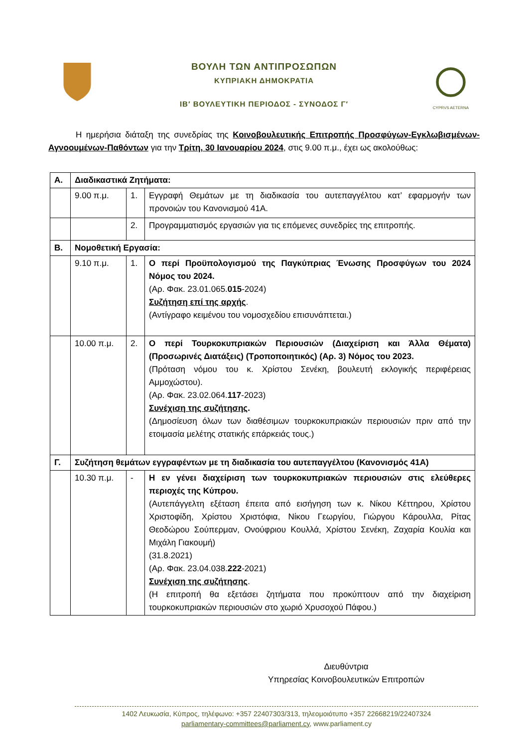ΒΟΥΛΗ ΤΩΝ ΑΝΤΙΠΡΟΣΩΠΩΝ
ΚΥΠΡΙΑΚΗ ΔΗΜΟΚΡΑΤΙΑ
ΙΒ′ ΒΟΥΛΕΥΤΙΚΗ ΠΕΡΙΟΔΟΣ - ΣΥΝΟΔΟΣ Γ′
CYPRVS AETERNA
Η ημερήσια διάταξη της συνεδρίας της Κοινοβουλευτικής Επιτροπής Προσφύγων-Εγκλωβισμένων-Αγνοουμένων-Παθόντων για την Τρίτη, 30 Ιανουαρίου 2024, στις 9.00 π.μ., έχει ως ακολούθως:
| Α. | Διαδικαστικά Ζητήματα: | | |
| | 9.00 π.μ. | 1. | Εγγραφή Θεμάτων με τη διαδικασία του αυτεπαγγέλτου κατ’ εφαρμογήν των προνοιών του Κανονισμού 41Α. |
| | | 2. | Προγραμματισμός εργασιών για τις επόμενες συνεδρίες της επιτροπής. |
| Β. | Νομοθετική Εργασία: | | |
| | 9.10 π.μ. | 1. | Ο περί Προϋπολογισμού της Παγκύπριας Ένωσης Προσφύγων του 2024 Νόμος του 2024. (Αρ. Φακ. 23.01.065. 015 -2024) Συζήτηση επί της αρχής . (Αντίγραφο κειμένου του νομοσχεδίου επισυνάπτεται.) |
| | 10.00 π.μ. | 2. | Ο περί Τουρκοκυπριακών Περιουσιών (Διαχείριση και Άλλα Θέματα) (Προσωρινές Διατάξεις) (Τροποποιητικός) (Αρ. 3) Νόμος του 2023. (Πρόταση νόμου του κ. Χρίστου Σενέκη, βουλευτή εκλογικής περιφέρειας Αμμοχώστου). (Αρ. Φακ. 23.02.064. 117 -2023) Συνέχιση της συζήτησης . (Δημοσίευση όλων των διαθέσιμων τουρκοκυπριακών περιουσιών πριν από την ετοιμασία μελέτης στατικής επάρκειάς τους.) |
| Γ. | Συζήτηση θεμάτων εγγραφέντων με τη διαδικασία του αυτεπαγγέλτου (Κανονισμός 41Α) | | |
| | 10.30 π.μ. | - | Η εν γένει διαχείριση των τουρκοκυπριακών περιουσιών στις ελεύθερες περιοχές της Κύπρου. (Αυτεπάγγελτη εξέταση έπειτα από εισήγηση των κ. Νίκου Κέττηρου, Χρίστου Χριστοφίδη, Χρίστου Χριστόφια, Νίκου Γεωργίου, Γιώργου Κάρουλλα, Ρίτας Θεοδώρου Σούπερμαν, Ονούφριου Κουλλά, Χρίστου Σενέκη, Ζαχαρία Κουλία και Μιχάλη Γιακουμή) (31.8.2021) (Αρ. Φακ. 23.04.038. 222 -2021) Συνέχιση της συζήτησης . (Η επιτροπή θα εξετάσει ζητήματα που προκύπτουν από την διαχείριση τουρκοκυπριακών περιουσιών στο χωριό Χρυσοχού Πάφου.) |
Διευθύντρια
Υπηρεσίας Κοινοβουλευτικών Επιτροπών
1402 Λευκωσία, Κύπρος, τηλέφωνο: +357 22407303/313, τηλεομοιότυπο +357 22668219/22407324
parliamentary-committees@parliament.cy, www.parliament.cy